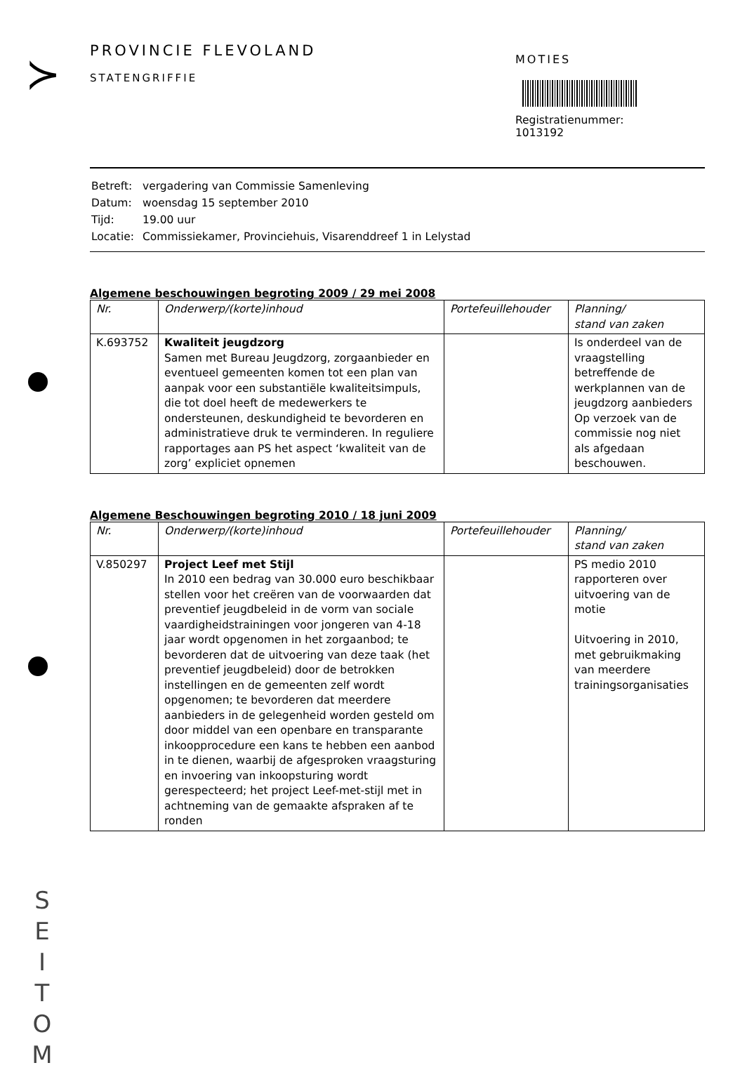≻
PROVINCIE FLEVOLAND
STATENGRIFFIE
MOTIES
Registratienummer:
1013192
| Betreft: | vergadering van Commissie Samenleving |
| Datum: | woensdag 15 september 2010 |
| Tijd: | 19.00 uur |
| Locatie: | Commissiekamer, Provinciehuis, Visarenddreef 1 in Lelystad |
Algemene beschouwingen begroting 2009 / 29 mei 2008
| Nr. | Onderwerp/(korte)inhoud | Portefeuillehouder | Planning/ stand van zaken |
| --- | --- | --- | --- |
| K.693752 | Kwaliteit jeugdzorg Samen met Bureau Jeugdzorg, zorgaanbieder en eventueel gemeenten komen tot een plan van aanpak voor een substantiële kwaliteitsimpuls, die tot doel heeft de medewerkers te ondersteunen, deskundigheid te bevorderen en administratieve druk te verminderen. In reguliere rapportages aan PS het aspect ‘kwaliteit van de zorg’ expliciet opnemen | | Is onderdeel van de vraagstelling betreffende de werkplannen van de jeugdzorg aanbieders Op verzoek van de commissie nog niet als afgedaan beschouwen. |
Algemene Beschouwingen begroting 2010 / 18 juni 2009
| Nr. | Onderwerp/(korte)inhoud | Portefeuillehouder | Planning/ stand van zaken |
| --- | --- | --- | --- |
| V.850297 | Project Leef met Stijl In 2010 een bedrag van 30.000 euro beschikbaar stellen voor het creëren van de voorwaarden dat preventief jeugdbeleid in de vorm van sociale vaardigheidstrainingen voor jongeren van 4-18 jaar wordt opgenomen in het zorgaanbod; te bevorderen dat de uitvoering van deze taak (het preventief jeugdbeleid) door de betrokken instellingen en de gemeenten zelf wordt opgenomen; te bevorderen dat meerdere aanbieders in de gelegenheid worden gesteld om door middel van een openbare en transparante inkoopprocedure een kans te hebben een aanbod in te dienen, waarbij de afgesproken vraagsturing en invoering van inkoopsturing wordt gerespecteerd; het project Leef-met-stijl met in achtneming van de gemaakte afspraken af te ronden | | PS medio 2010 rapporteren over uitvoering van de motie Uitvoering in 2010, met gebruikmaking van meerdere trainingsorganisaties |
S
E
I
T
O
M